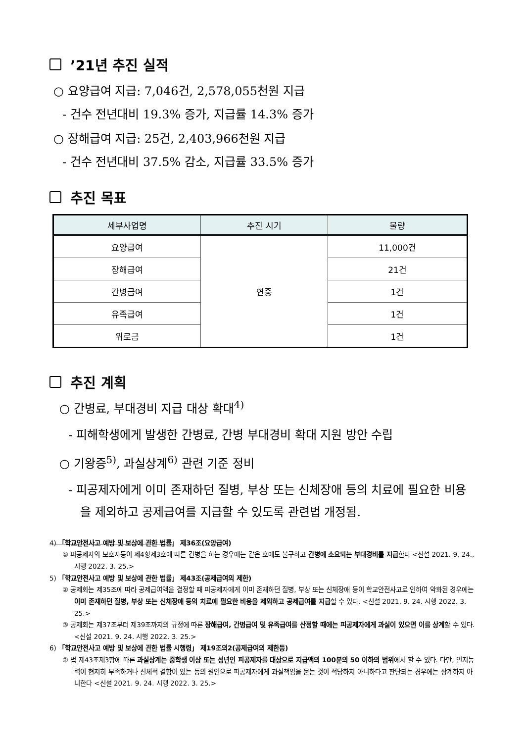’21년 추진 실적
○ 요양급여 지급: 7,046건, 2,578,055천원 지급
- 건수 전년대비 19.3% 증가, 지급률 14.3% 증가
○ 장해급여 지급: 25건, 2,403,966천원 지급
- 건수 전년대비 37.5% 감소, 지급률 33.5% 증가
추진 목표
| 세부사업명 | 추진 시기 | 물량 |
| --- | --- | --- |
| 요양급여 | 연중 | 11,000건 |
| 장해급여 | | 21건 |
| 간병급여 | | 1건 |
| 유족급여 | | 1건 |
| 위로금 | | 1건 |
추진 계획
○ 간병료, 부대경비 지급 대상 확대<sup>4)</sup>
- 피해학생에게 발생한 간병료, 간병 부대경비 확대 지원 방안 수립
○ 기왕증<sup>5)</sup>, 과실상계<sup>6)</sup> 관련 기준 정비
- 피공제자에게 이미 존재하던 질병, 부상 또는 신체장애 등의 치료에 필요한 비용을 제외하고 공제급여를 지급할 수 있도록 관련법 개정됨.
4) 「학교안전사고 예방 및 보상에 관한 법률」 제36조(요양급여)
⑤ 피공제자의 보호자등이 제4항제3호에 따른 간병을 하는 경우에는 같은 호에도 불구하고 간병에 소요되는 부대경비를 지급한다 <신설 2021. 9. 24., 시행 2022. 3. 25.>
5) 「학교안전사고 예방 및 보상에 관한 법률」 제43조(공제급여의 제한)
② 공제회는 제35조에 따라 공제급여액을 결정할 때 피공제자에게 이미 존재하던 질병, 부상 또는 신체장애 등이 학교안전사고로 인하여 악화된 경우에는 이미 존재하던 질병, 부상 또는 신체장애 등의 치료에 필요한 비용을 제외하고 공제급여를 지급할 수 있다. <신설 2021. 9. 24. 시행 2022. 3. 25.>
③ 공제회는 제37조부터 제39조까지의 규정에 따른 장해급여, 간병급여 및 유족급여를 산정할 때에는 피공제자에게 과실이 있으면 이를 상계할 수 있다. <신설 2021. 9. 24. 시행 2022. 3. 25.>
6) 「학교안전사고 예방 및 보상에 관한 법률 시행령」 제19조의2(공제급여의 제한등)
② 법 제43조제3항에 따른 과실상계는 중학생 이상 또는 성년인 피공제자를 대상으로 지급액의 100분의 50 이하의 범위에서 할 수 있다. 다만, 인지능력이 현저히 부족하거나 신체적 결함이 있는 등의 원인으로 피공제자에게 과실책임을 묻는 것이 적당하지 아니하다고 판단되는 경우에는 상계하지 아니한다 <신설 2021. 9. 24. 시행 2022. 3. 25.>